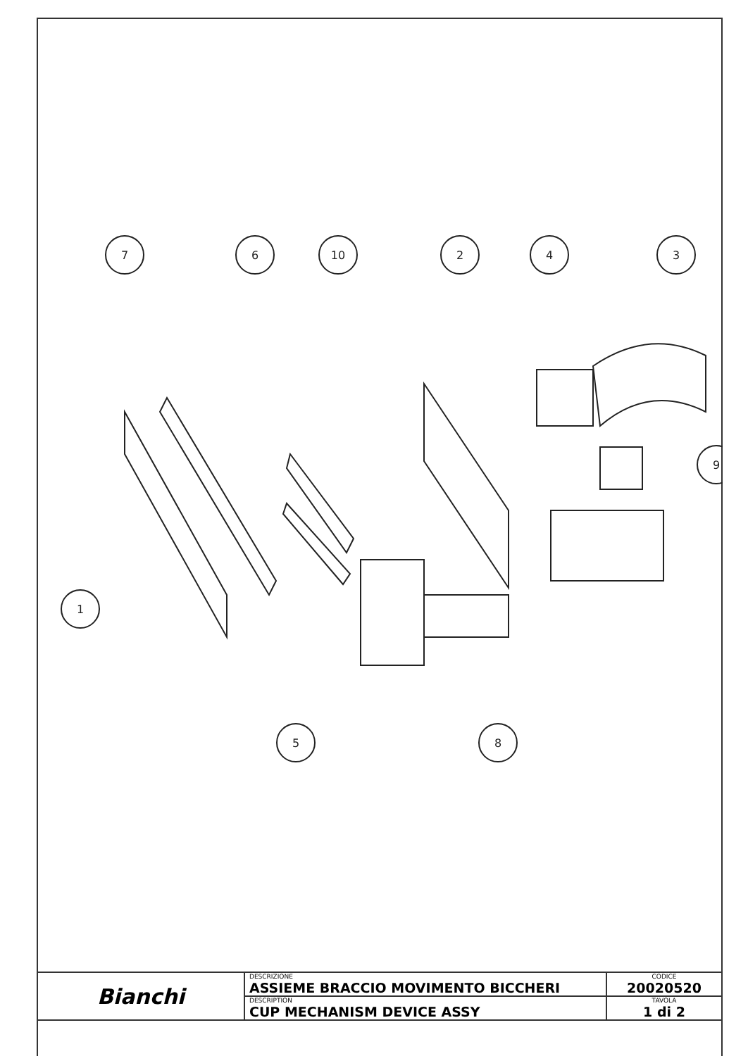7
6
10
2
4
3
9
1
5
8
| Bianchi | DESCRIZIONE ASSIEME BRACCIO MOVIMENTO BICCHERI | CODICE 20020520 |
| | DESCRIPTION CUP MECHANISM DEVICE ASSY | TAVOLA 1 di 2 |